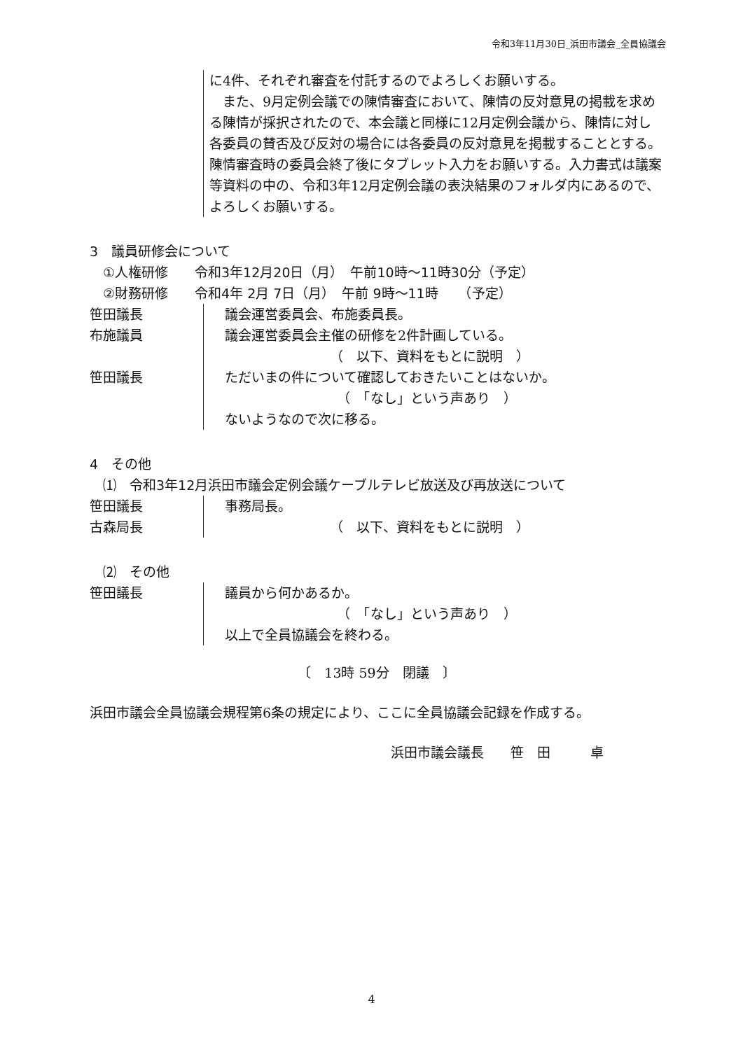令和3年11月30日_浜田市議会_全員協議会
に4件、それぞれ審査を付託するのでよろしくお願いする。
　また、9月定例会議での陳情審査において、陳情の反対意見の掲載を求める陳情が採択されたので、本会議と同様に12月定例会議から、陳情に対し各委員の賛否及び反対の場合には各委員の反対意見を掲載することとする。陳情審査時の委員会終了後にタブレット入力をお願いする。入力書式は議案等資料の中の、令和3年12月定例会議の表決結果のフォルダ内にあるので、よろしくお願いする。
3　議員研修会について
　①人権研修　　令和3年12月20日（月）　午前10時～11時30分（予定）
　②財務研修　　令和4年 2月 7日（月）　午前 9時～11時　　（予定）
笹田議長
布施議員
笹田議長
議会運営委員会、布施委員長。
議会運営委員会主催の研修を2件計画している。
（　以下、資料をもとに説明　）
ただいまの件について確認しておきたいことはないか。
（　「なし」という声あり　）
ないようなので次に移る。
4　その他
　⑴　令和3年12月浜田市議会定例会議ケーブルテレビ放送及び再放送について
笹田議長
古森局長
事務局長。
（　以下、資料をもとに説明　）
　⑵　その他
笹田議長 議員から何かあるか。
（　「なし」という声あり　）
以上で全員協議会を終わる。
〔　13時 59分　閉議　〕
浜田市議会全員協議会規程第6条の規定により、ここに全員協議会記録を作成する。
浜田市議会議長　　笹　田　　　卓
4